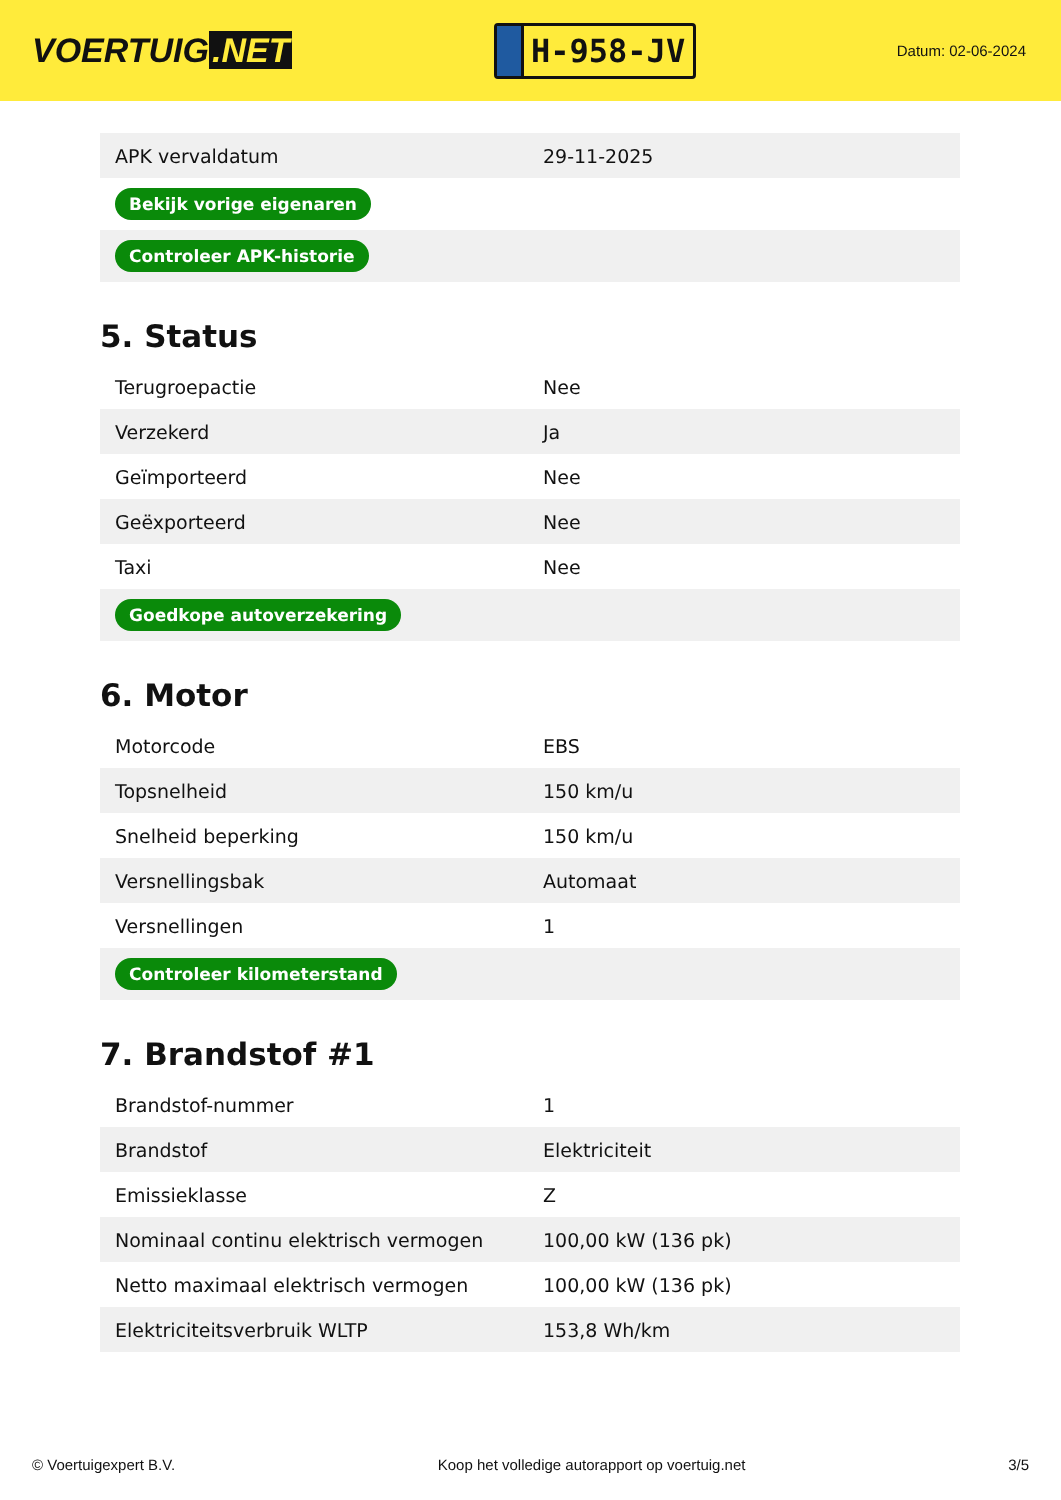VOERTUIG.NET
H-958-JV
Datum: 02-06-2024
| APK vervaldatum | 29-11-2025 |
| Bekijk vorige eigenaren | |
| Controleer APK-historie | |
5. Status
| Terugroepactie | Nee |
| Verzekerd | Ja |
| Geïmporteerd | Nee |
| Geëxporteerd | Nee |
| Taxi | Nee |
| Goedkope autoverzekering | |
6. Motor
| Motorcode | EBS |
| Topsnelheid | 150 km/u |
| Snelheid beperking | 150 km/u |
| Versnellingsbak | Automaat |
| Versnellingen | 1 |
| Controleer kilometerstand | |
7. Brandstof #1
| Brandstof-nummer | 1 |
| Brandstof | Elektriciteit |
| Emissieklasse | Z |
| Nominaal continu elektrisch vermogen | 100,00 kW (136 pk) |
| Netto maximaal elektrisch vermogen | 100,00 kW (136 pk) |
| Elektriciteitsverbruik WLTP | 153,8 Wh/km |
© Voertuigexpert B.V. Koop het volledige autorapport op voertuig.net 3/5